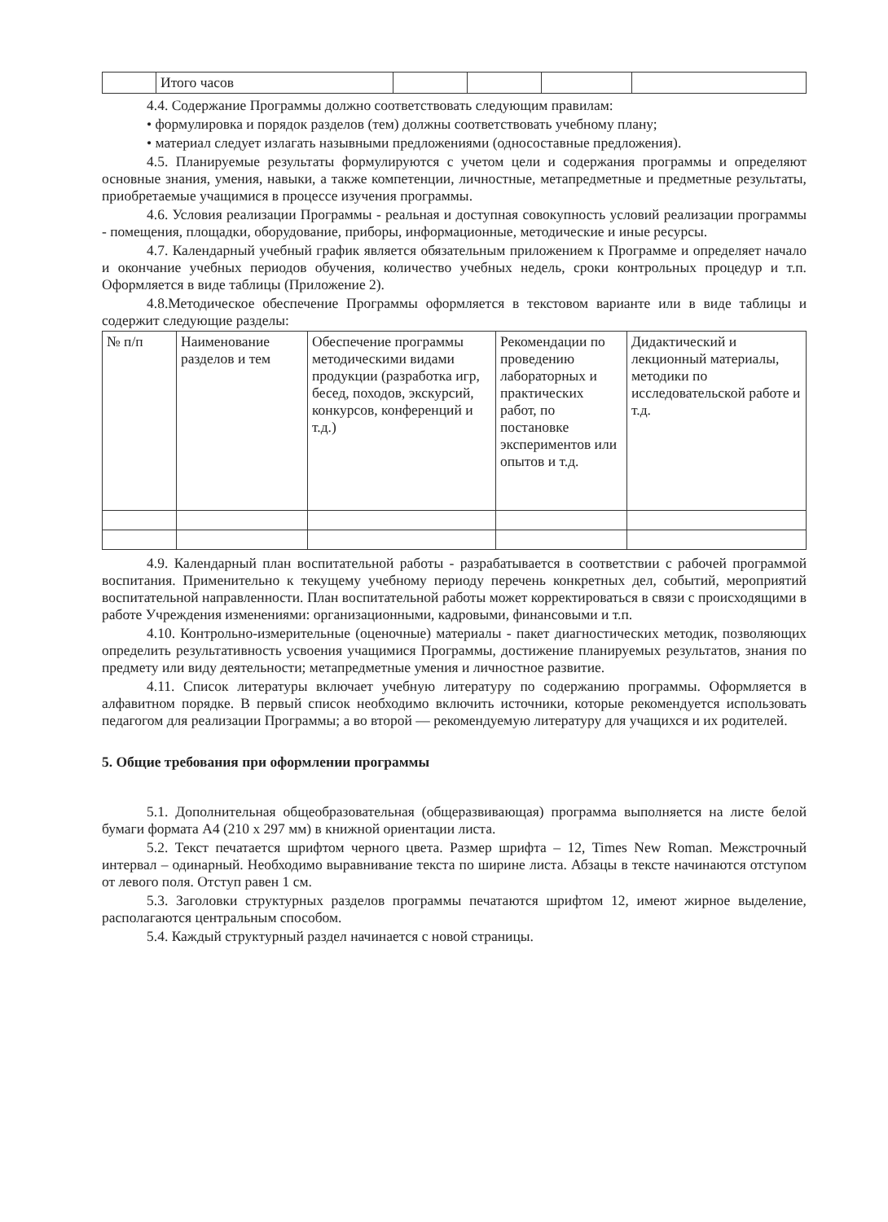| | Итого часов | | | | |
4.4. Содержание Программы должно соответствовать следующим правилам:
• формулировка и порядок разделов (тем) должны соответствовать учебному плану;
• материал следует излагать назывными предложениями (односоставные предложения).
4.5. Планируемые результаты формулируются с учетом цели и содержания программы и определяют основные знания, умения, навыки, а также компетенции, личностные, метапредметные и предметные результаты, приобретаемые учащимися в процессе изучения программы.
4.6. Условия реализации Программы - реальная и доступная совокупность условий реализации программы - помещения, площадки, оборудование, приборы, информационные, методические и иные ресурсы.
4.7. Календарный учебный график является обязательным приложением к Программе и определяет начало и окончание учебных периодов обучения, количество учебных недель, сроки контрольных процедур и т.п. Оформляется в виде таблицы (Приложение 2).
4.8.Методическое обеспечение Программы оформляется в текстовом варианте или в виде таблицы и содержит следующие разделы:
| № п/п | Наименование разделов и тем | Обеспечение программы методическими видами продукции (разработка игр, бесед, походов, экскурсий, конкурсов, конференций и т.д.) | Рекомендации по проведению лабораторных и практических работ, по постановке экспериментов или опытов и т.д. | Дидактический и лекционный материалы, методики по исследовательской работе и т.д. |
4.9. Календарный план воспитательной работы - разрабатывается в соответствии с рабочей программой воспитания. Применительно к текущему учебному периоду перечень конкретных дел, событий, мероприятий воспитательной направленности. План воспитательной работы может корректироваться в связи с происходящими в работе Учреждения изменениями: организационными, кадровыми, финансовыми и т.п.
4.10. Контрольно-измерительные (оценочные) материалы - пакет диагностических методик, позволяющих определить результативность усвоения учащимися Программы, достижение планируемых результатов, знания по предмету или виду деятельности; метапредметные умения и личностное развитие.
4.11. Список литературы включает учебную литературу по содержанию программы. Оформляется в алфавитном порядке. В первый список необходимо включить источники, которые рекомендуется использовать педагогом для реализации Программы; а во второй — рекомендуемую литературу для учащихся и их родителей.
5. Общие требования при оформлении программы
5.1. Дополнительная общеобразовательная (общеразвивающая) программа выполняется на листе белой бумаги формата А4 (210 х 297 мм) в книжной ориентации листа.
5.2. Текст печатается шрифтом черного цвета. Размер шрифта – 12, Times New Roman. Межстрочный интервал – одинарный. Необходимо выравнивание текста по ширине листа. Абзацы в тексте начинаются отступом от левого поля. Отступ равен 1 см.
5.3. Заголовки структурных разделов программы печатаются шрифтом 12, имеют жирное выделение, располагаются центральным способом.
5.4. Каждый структурный раздел начинается с новой страницы.